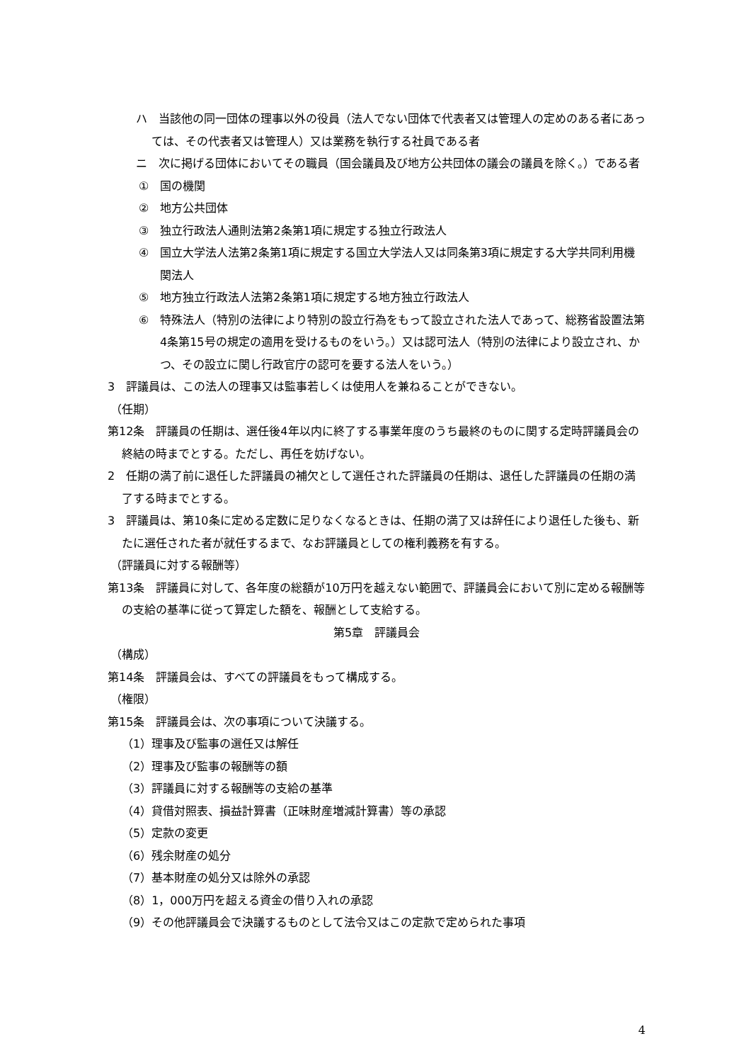ハ　当該他の同一団体の理事以外の役員（法人でない団体で代表者又は管理人の定めのある者にあっては、その代表者又は管理人）又は業務を執行する社員である者
ニ　次に掲げる団体においてその職員（国会議員及び地方公共団体の議会の議員を除く。）である者
①　国の機関
②　地方公共団体
③　独立行政法人通則法第2条第1項に規定する独立行政法人
④　国立大学法人法第2条第1項に規定する国立大学法人又は同条第3項に規定する大学共同利用機関法人
⑤　地方独立行政法人法第2条第1項に規定する地方独立行政法人
⑥　特殊法人（特別の法律により特別の設立行為をもって設立された法人であって、総務省設置法第4条第15号の規定の適用を受けるものをいう。）又は認可法人（特別の法律により設立され、かつ、その設立に関し行政官庁の認可を要する法人をいう。）
3　評議員は、この法人の理事又は監事若しくは使用人を兼ねることができない。
（任期）
第12条　評議員の任期は、選任後4年以内に終了する事業年度のうち最終のものに関する定時評議員会の終結の時までとする。ただし、再任を妨げない。
2　任期の満了前に退任した評議員の補欠として選任された評議員の任期は、退任した評議員の任期の満了する時までとする。
3　評議員は、第10条に定める定数に足りなくなるときは、任期の満了又は辞任により退任した後も、新たに選任された者が就任するまで、なお評議員としての権利義務を有する。
（評議員に対する報酬等）
第13条　評議員に対して、各年度の総額が10万円を越えない範囲で、評議員会において別に定める報酬等の支給の基準に従って算定した額を、報酬として支給する。
第5章　評議員会
（構成）
第14条　評議員会は、すべての評議員をもって構成する。
（権限）
第15条　評議員会は、次の事項について決議する。
（1）理事及び監事の選任又は解任
（2）理事及び監事の報酬等の額
（3）評議員に対する報酬等の支給の基準
（4）貸借対照表、損益計算書（正味財産増減計算書）等の承認
（5）定款の変更
（6）残余財産の処分
（7）基本財産の処分又は除外の承認
（8）1，000万円を超える資金の借り入れの承認
（9）その他評議員会で決議するものとして法令又はこの定款で定められた事項
4